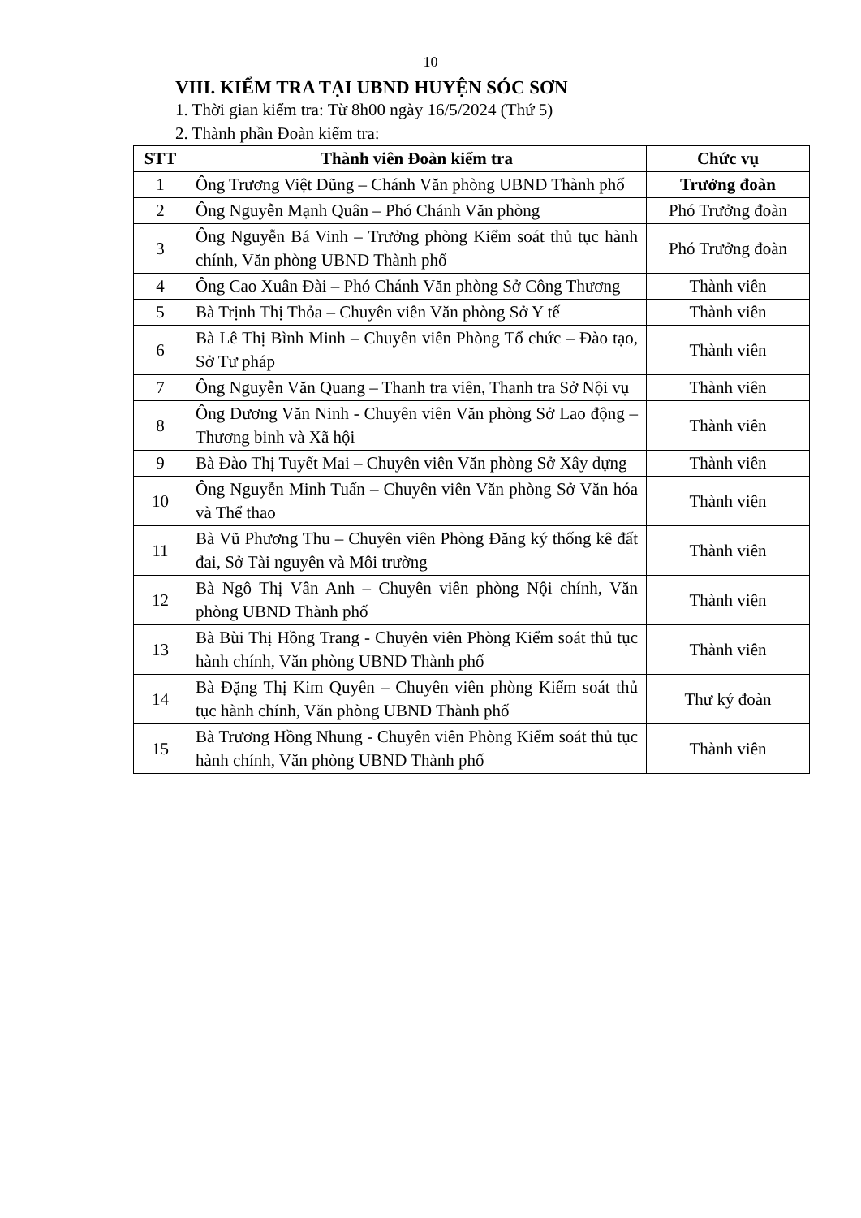10
VIII. KIỂM TRA TẠI UBND HUYỆN SÓC SƠN
1. Thời gian kiểm tra: Từ 8h00 ngày 16/5/2024 (Thứ 5)
2. Thành phần Đoàn kiểm tra:
| STT | Thành viên Đoàn kiểm tra | Chức vụ |
| --- | --- | --- |
| 1 | Ông Trương Việt Dũng – Chánh Văn phòng UBND Thành phố | Trưởng đoàn |
| 2 | Ông Nguyễn Mạnh Quân – Phó Chánh Văn phòng | Phó Trưởng đoàn |
| 3 | Ông Nguyễn Bá Vinh – Trưởng phòng Kiểm soát thủ tục hành chính, Văn phòng UBND Thành phố | Phó Trưởng đoàn |
| 4 | Ông Cao Xuân Đài – Phó Chánh Văn phòng Sở Công Thương | Thành viên |
| 5 | Bà Trịnh Thị Thỏa – Chuyên viên Văn phòng Sở Y tế | Thành viên |
| 6 | Bà Lê Thị Bình Minh – Chuyên viên Phòng Tổ chức – Đào tạo, Sở Tư pháp | Thành viên |
| 7 | Ông Nguyễn Văn Quang – Thanh tra viên, Thanh tra Sở Nội vụ | Thành viên |
| 8 | Ông Dương Văn Ninh - Chuyên viên Văn phòng Sở Lao động – Thương binh và Xã hội | Thành viên |
| 9 | Bà Đào Thị Tuyết Mai – Chuyên viên Văn phòng Sở Xây dựng | Thành viên |
| 10 | Ông Nguyễn Minh Tuấn – Chuyên viên Văn phòng Sở Văn hóa và Thể thao | Thành viên |
| 11 | Bà Vũ Phương Thu – Chuyên viên Phòng Đăng ký thống kê đất đai, Sở Tài nguyên và Môi trường | Thành viên |
| 12 | Bà Ngô Thị Vân Anh – Chuyên viên phòng Nội chính, Văn phòng UBND Thành phố | Thành viên |
| 13 | Bà Bùi Thị Hồng Trang - Chuyên viên Phòng Kiểm soát thủ tục hành chính, Văn phòng UBND Thành phố | Thành viên |
| 14 | Bà Đặng Thị Kim Quyên – Chuyên viên phòng Kiểm soát thủ tục hành chính, Văn phòng UBND Thành phố | Thư ký đoàn |
| 15 | Bà Trương Hồng Nhung - Chuyên viên Phòng Kiểm soát thủ tục hành chính, Văn phòng UBND Thành phố | Thành viên |